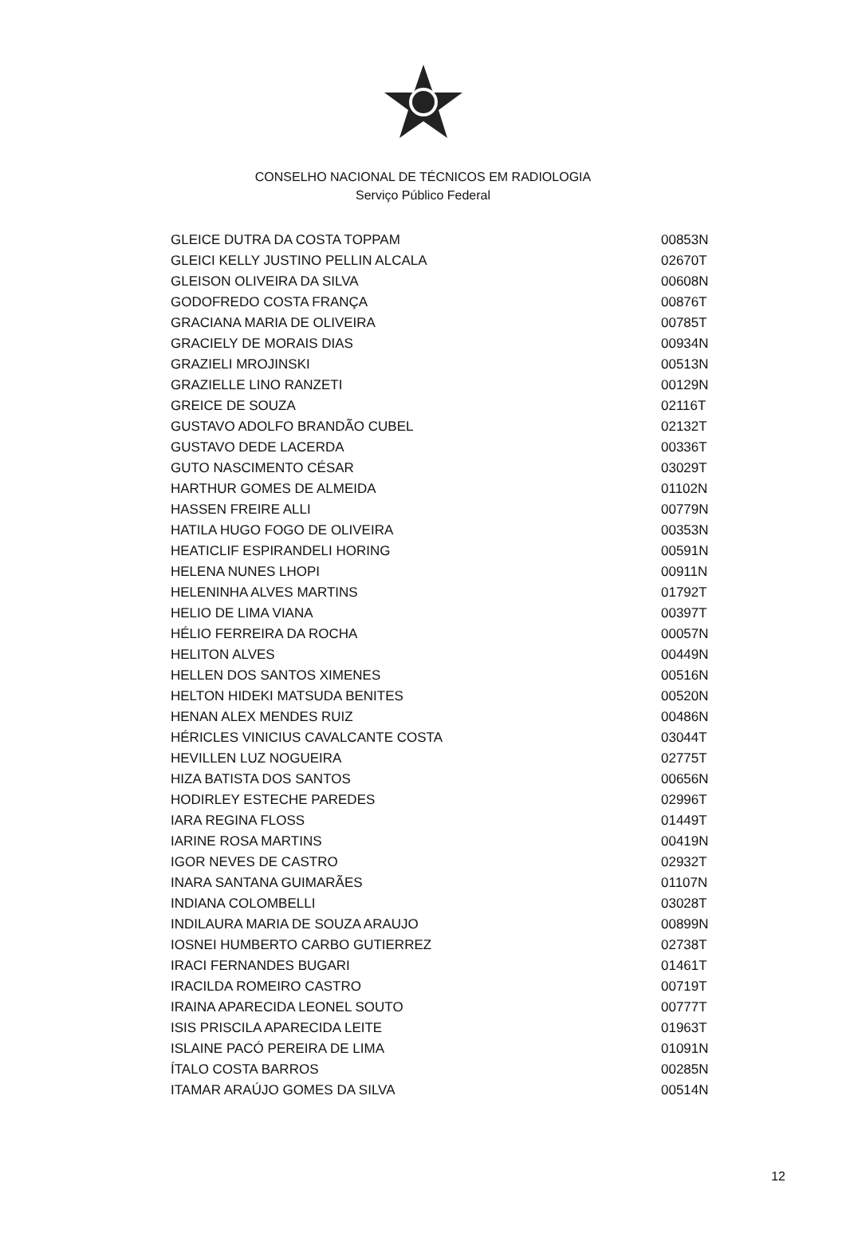CONSELHO NACIONAL DE TÉCNICOS EM RADIOLOGIA
Serviço Público Federal
| GLEICE DUTRA DA COSTA TOPPAM | 00853N |
| GLEICI KELLY JUSTINO PELLIN ALCALA | 02670T |
| GLEISON OLIVEIRA DA SILVA | 00608N |
| GODOFREDO COSTA FRANÇA | 00876T |
| GRACIANA MARIA DE OLIVEIRA | 00785T |
| GRACIELY DE MORAIS DIAS | 00934N |
| GRAZIELI MROJINSKI | 00513N |
| GRAZIELLE LINO RANZETI | 00129N |
| GREICE DE SOUZA | 02116T |
| GUSTAVO ADOLFO BRANDÃO CUBEL | 02132T |
| GUSTAVO DEDE LACERDA | 00336T |
| GUTO NASCIMENTO CÉSAR | 03029T |
| HARTHUR GOMES DE ALMEIDA | 01102N |
| HASSEN FREIRE ALLI | 00779N |
| HATILA HUGO FOGO DE OLIVEIRA | 00353N |
| HEATICLIF ESPIRANDELI HORING | 00591N |
| HELENA NUNES LHOPI | 00911N |
| HELENINHA ALVES MARTINS | 01792T |
| HELIO DE LIMA VIANA | 00397T |
| HÉLIO FERREIRA DA ROCHA | 00057N |
| HELITON ALVES | 00449N |
| HELLEN DOS SANTOS XIMENES | 00516N |
| HELTON HIDEKI MATSUDA BENITES | 00520N |
| HENAN ALEX MENDES RUIZ | 00486N |
| HÉRICLES VINICIUS CAVALCANTE COSTA | 03044T |
| HEVILLEN LUZ NOGUEIRA | 02775T |
| HIZA BATISTA DOS SANTOS | 00656N |
| HODIRLEY ESTECHE PAREDES | 02996T |
| IARA REGINA FLOSS | 01449T |
| IARINE ROSA MARTINS | 00419N |
| IGOR NEVES DE CASTRO | 02932T |
| INARA SANTANA GUIMARÃES | 01107N |
| INDIANA COLOMBELLI | 03028T |
| INDILAURA MARIA DE SOUZA ARAUJO | 00899N |
| IOSNEI HUMBERTO CARBO GUTIERREZ | 02738T |
| IRACI FERNANDES BUGARI | 01461T |
| IRACILDA ROMEIRO CASTRO | 00719T |
| IRAINA APARECIDA LEONEL SOUTO | 00777T |
| ISIS PRISCILA APARECIDA LEITE | 01963T |
| ISLAINE PACÓ PEREIRA DE LIMA | 01091N |
| ÍTALO COSTA BARROS | 00285N |
| ITAMAR ARAÚJO GOMES DA SILVA | 00514N |
12